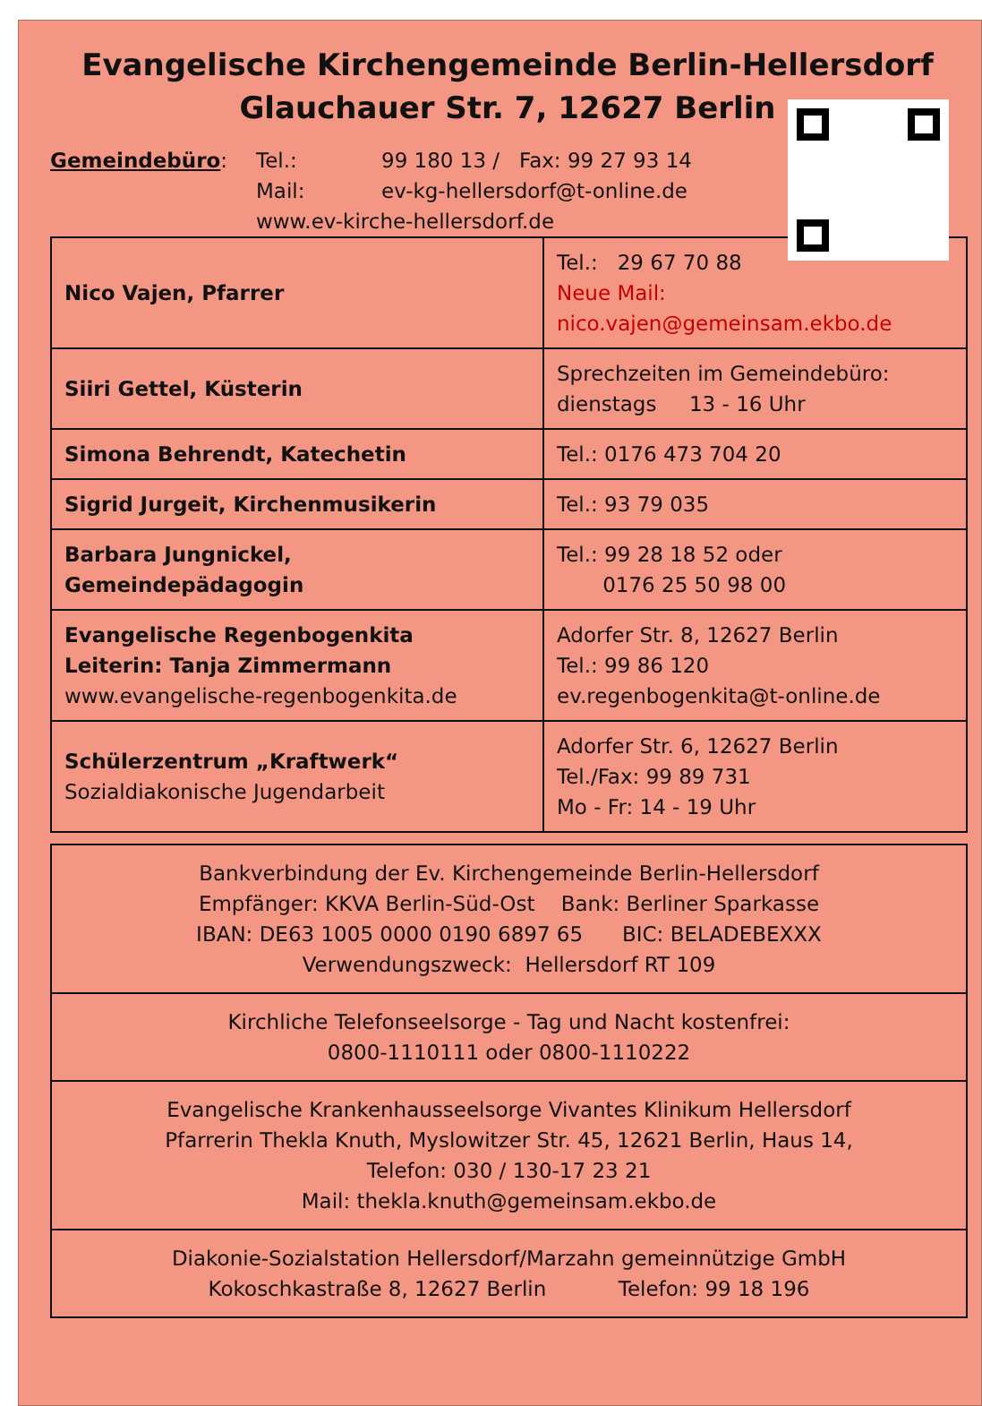Evangelische Kirchengemeinde Berlin-Hellersdorf
Glauchauer Str. 7, 12627 Berlin
Gemeindebüro: Tel.: 99 180 13 / Fax: 99 27 93 14 Mail: ev-kg-hellersdorf@t-online.de www.ev-kirche-hellersdorf.de
| Nico Vajen, Pfarrer | Tel.: 29 67 70 88 Neue Mail: nico.vajen@gemeinsam.ekbo.de |
| Siiri Gettel, Küsterin | Sprechzeiten im Gemeindebüro: dienstags 13 - 16 Uhr |
| Simona Behrendt, Katechetin | Tel.: 0176 473 704 20 |
| Sigrid Jurgeit, Kirchenmusikerin | Tel.: 93 79 035 |
| Barbara Jungnickel, Gemeindepädagogin | Tel.: 99 28 18 52 oder 0176 25 50 98 00 |
| Evangelische Regenbogenkita Leiterin: Tanja Zimmermann www.evangelische-regenbogenkita.de | Adorfer Str. 8, 12627 Berlin Tel.: 99 86 120 ev.regenbogenkita@t-online.de |
| Schülerzentrum „Kraftwerk“ Sozialdiakonische Jugendarbeit | Adorfer Str. 6, 12627 Berlin Tel./Fax: 99 89 731 Mo - Fr: 14 - 19 Uhr |
Bankverbindung der Ev. Kirchengemeinde Berlin-Hellersdorf
Empfänger: KKVA Berlin-Süd-Ost Bank: Berliner Sparkasse
IBAN: DE63 1005 0000 0190 6897 65 BIC: BELADEBEXXX
Verwendungszweck: Hellersdorf RT 109
Kirchliche Telefonseelsorge - Tag und Nacht kostenfrei:
0800-1110111 oder 0800-1110222
Evangelische Krankenhausseelsorge Vivantes Klinikum Hellersdorf
Pfarrerin Thekla Knuth, Myslowitzer Str. 45, 12621 Berlin, Haus 14,
Telefon: 030 / 130-17 23 21
Mail: thekla.knuth@gemeinsam.ekbo.de
Diakonie-Sozialstation Hellersdorf/Marzahn gemeinnützige GmbH
Kokoschkastraße 8, 12627 Berlin Telefon: 99 18 196